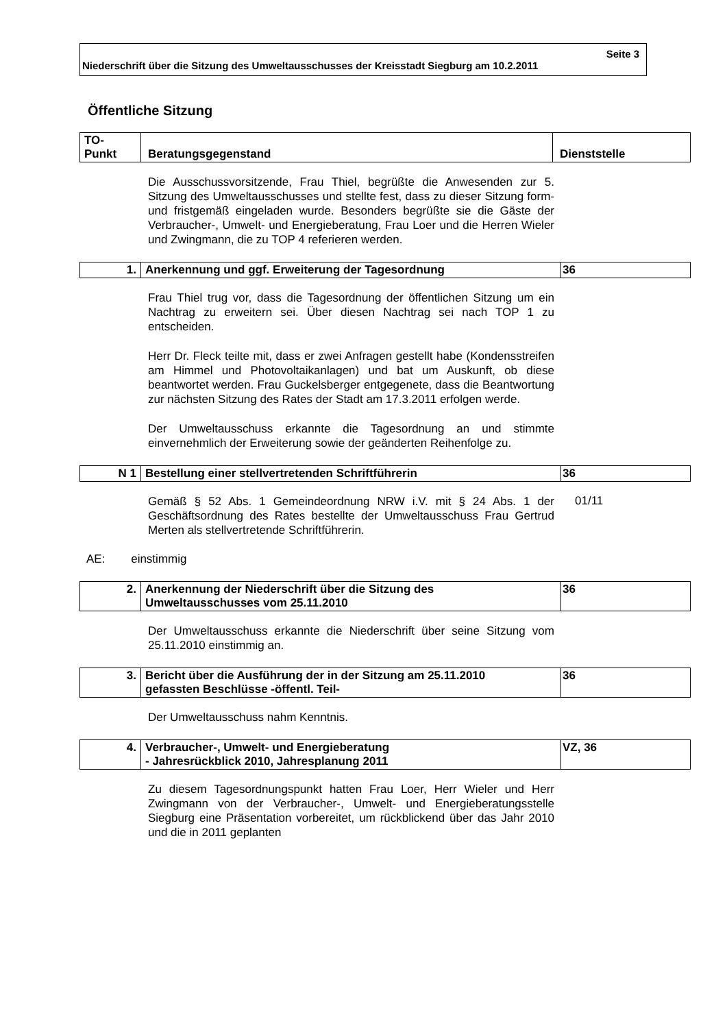Seite 3
Niederschrift über die Sitzung des Umweltausschusses der Kreisstadt Siegburg am 10.2.2011
Öffentliche Sitzung
| TO- Punkt | Beratungsgegenstand | Dienststelle |
| --- | --- | --- |
Die Ausschussvorsitzende, Frau Thiel, begrüßte die Anwesenden zur 5. Sitzung des Umweltausschusses und stellte fest, dass zu dieser Sitzung form- und fristgemäß eingeladen wurde. Besonders begrüßte sie die Gäste der Verbraucher-, Umwelt- und Energieberatung, Frau Loer und die Herren Wieler und Zwingmann, die zu TOP 4 referieren werden.
| 1. | Anerkennung und ggf. Erweiterung der Tagesordnung | 36 |
Frau Thiel trug vor, dass die Tagesordnung der öffentlichen Sitzung um ein Nachtrag zu erweitern sei. Über diesen Nachtrag sei nach TOP 1 zu entscheiden.
Herr Dr. Fleck teilte mit, dass er zwei Anfragen gestellt habe (Kondensstreifen am Himmel und Photovoltaikanlagen) und bat um Auskunft, ob diese beantwortet werden. Frau Guckelsberger entgegenete, dass die Beantwortung zur nächsten Sitzung des Rates der Stadt am 17.3.2011 erfolgen werde.
Der Umweltausschuss erkannte die Tagesordnung an und stimmte einvernehmlich der Erweiterung sowie der geänderten Reihenfolge zu.
| N 1 | Bestellung einer stellvertretenden Schriftführerin | 36 |
Gemäß § 52 Abs. 1 Gemeindeordnung NRW i.V. mit § 24 Abs. 1 der Geschäftsordnung des Rates bestellte der Umweltausschuss Frau Gertrud Merten als stellvertretende Schriftführerin.
01/11
AE: einstimmig
| 2. | Anerkennung der Niederschrift über die Sitzung des Umweltausschusses vom 25.11.2010 | 36 |
Der Umweltausschuss erkannte die Niederschrift über seine Sitzung vom 25.11.2010 einstimmig an.
| 3. | Bericht über die Ausführung der in der Sitzung am 25.11.2010 gefassten Beschlüsse -öffentl. Teil- | 36 |
Der Umweltausschuss nahm Kenntnis.
| 4. | Verbraucher-, Umwelt- und Energieberatung - Jahresrückblick 2010, Jahresplanung 2011 | VZ, 36 |
Zu diesem Tagesordnungspunkt hatten Frau Loer, Herr Wieler und Herr Zwingmann von der Verbraucher-, Umwelt- und Energieberatungsstelle Siegburg eine Präsentation vorbereitet, um rückblickend über das Jahr 2010 und die in 2011 geplanten